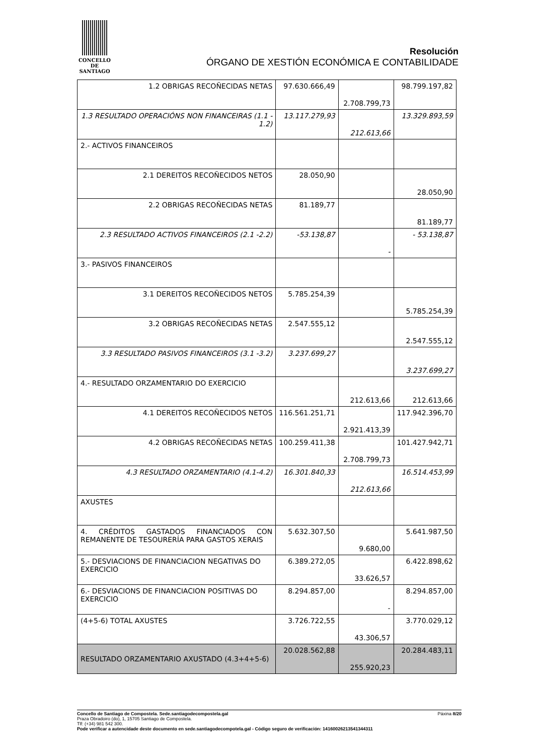CONCELLO DE
SANTIAGO
Resolución
ÓRGANO DE XESTIÓN ECONÓMICA E CONTABILIDADE
| 1.2 OBRIGAS RECOÑECIDAS NETAS | 97.630.666,49 | 2.708.799,73 | 98.799.197,82 |
| 1.3 RESULTADO OPERACIÓNS NON FINANCEIRAS (1.1 - 1.2) | 13.117.279,93 | 212.613,66 | 13.329.893,59 |
| 2.- ACTIVOS FINANCEIROS | | | |
| 2.1 DEREITOS RECOÑECIDOS NETOS | 28.050,90 | | 28.050,90 |
| 2.2 OBRIGAS RECOÑECIDAS NETAS | 81.189,77 | | 81.189,77 |
| 2.3 RESULTADO ACTIVOS FINANCEIROS (2.1 -2.2) | -53.138,87 | - | - 53.138,87 |
| 3.- PASIVOS FINANCEIROS | | | |
| 3.1 DEREITOS RECOÑECIDOS NETOS | 5.785.254,39 | | 5.785.254,39 |
| 3.2 OBRIGAS RECOÑECIDAS NETAS | 2.547.555,12 | | 2.547.555,12 |
| 3.3 RESULTADO PASIVOS FINANCEIROS (3.1 -3.2) | 3.237.699,27 | | 3.237.699,27 |
| 4.- RESULTADO ORZAMENTARIO DO EXERCICIO | | 212.613,66 | 212.613,66 |
| 4.1 DEREITOS RECOÑECIDOS NETOS | 116.561.251,71 | 2.921.413,39 | 117.942.396,70 |
| 4.2 OBRIGAS RECOÑECIDAS NETAS | 100.259.411,38 | 2.708.799,73 | 101.427.942,71 |
| 4.3 RESULTADO ORZAMENTARIO (4.1-4.2) | 16.301.840,33 | 212.613,66 | 16.514.453,99 |
| AXUSTES | | | |
| 4. CRÉDITOS GASTADOS FINANCIADOS CON REMANENTE DE TESOURERÍA PARA GASTOS XERAIS | 5.632.307,50 | 9.680,00 | 5.641.987,50 |
| 5.- DESVIACIONS DE FINANCIACION NEGATIVAS DO EXERCICIO | 6.389.272,05 | 33.626,57 | 6.422.898,62 |
| 6.- DESVIACIONS DE FINANCIACION POSITIVAS DO EXERCICIO | 8.294.857,00 | - | 8.294.857,00 |
| (4+5-6) TOTAL AXUSTES | 3.726.722,55 | 43.306,57 | 3.770.029,12 |
| RESULTADO ORZAMENTARIO AXUSTADO (4.3+4+5-6) | 20.028.562,88 | 255.920,23 | 20.284.483,11 |
Páxina 8/20 Concello de Santiago de Compostela. Sede.santiagodecompostela.gal
Praza Obradoiro (do), 1, 15705 Santiago de Compostela.
Tlf: (+34) 981 542 300.
Pode verificar a autencidade deste documento en sede.santiagodecompotela.gal - Código seguro de verificación: 14160026213541344311